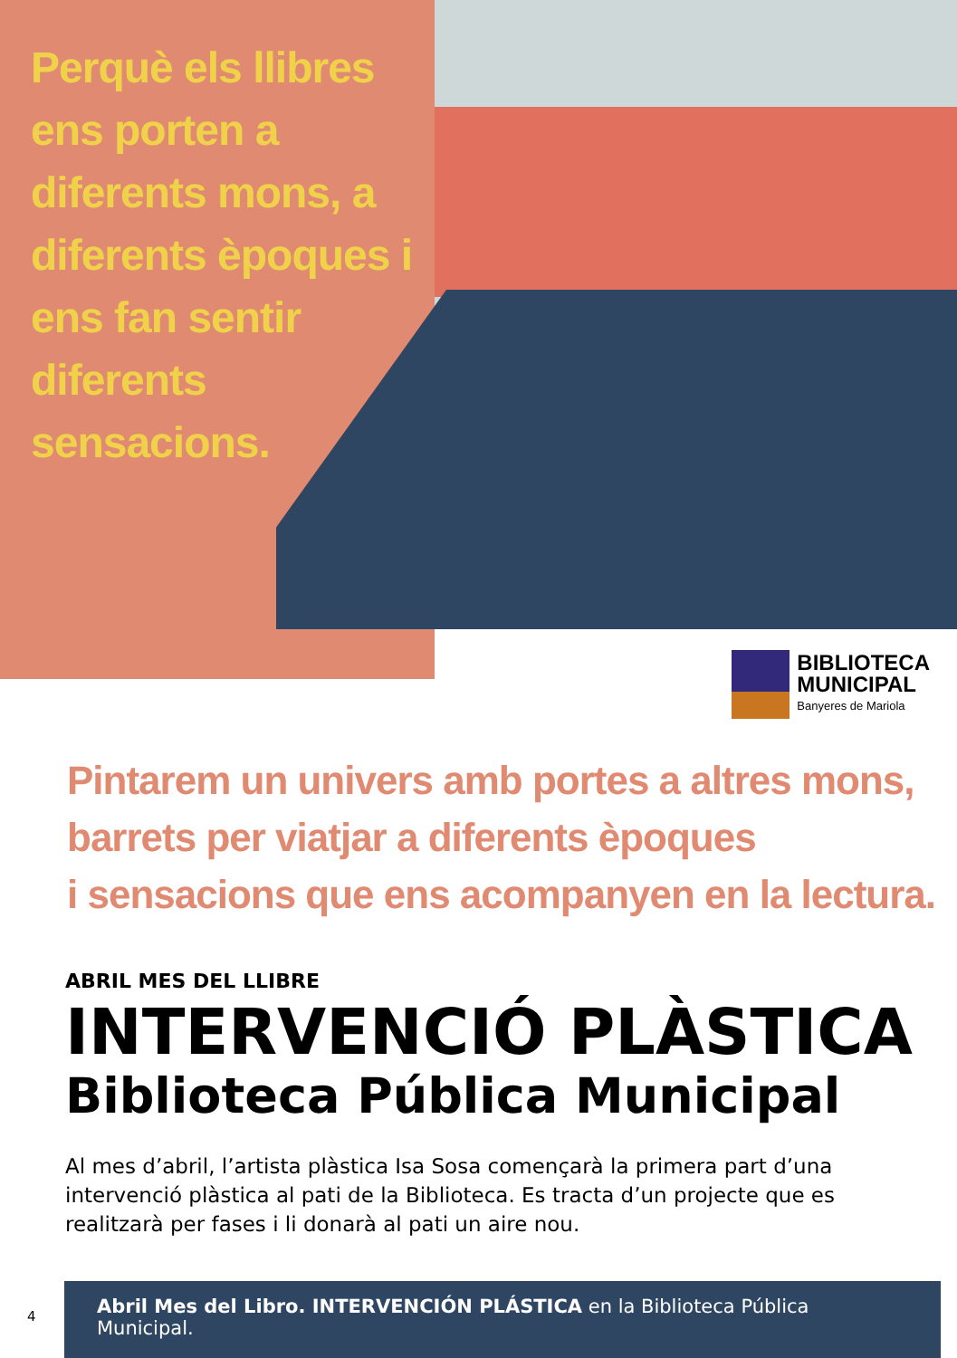Perquè els llibres ens porten a diferents mons, a diferents èpoques i ens fan sentir diferents sensacions.
BIBLIOTECA
MUNICIPAL
Banyeres de Mariola
Pintarem un univers amb portes a altres mons,
barrets per viatjar a diferents èpoques
i sensacions que ens acompanyen en la lectura.
ABRIL MES DEL LLIBRE
INTERVENCIÓ PLÀSTICA
Biblioteca Pública Municipal
Al mes d’abril, l’artista plàstica Isa Sosa començarà la primera part d’una intervenció plàstica al pati de la Biblioteca. Es tracta d’un projecte que es realitzarà per fases i li donarà al pati un aire nou.
4
Abril Mes del Libro. INTERVENCIÓN PLÁSTICA en la Biblioteca Pública Municipal.